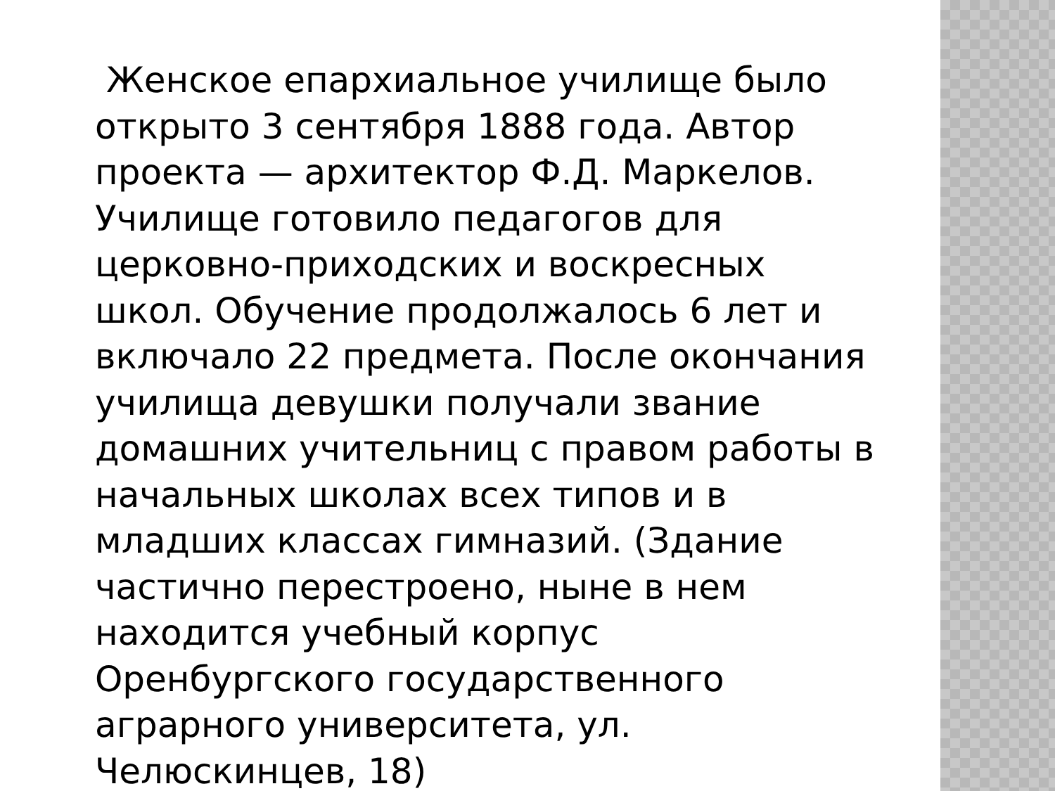Женское епархиальное училище было открыто 3 сентября 1888 года. Автор проекта — архитектор Ф.Д. Маркелов. Училище готовило педагогов для церковно-приходских и воскресных школ. Обучение продолжалось 6 лет и включало 22 предмета. После окончания училища девушки получали звание домашних учительниц с правом работы в начальных школах всех типов и в младших классах гимназий. (Здание частично перестроено, ныне в нем находится учебный корпус Оренбургского государственного аграрного университета, ул. Челюскинцев, 18)